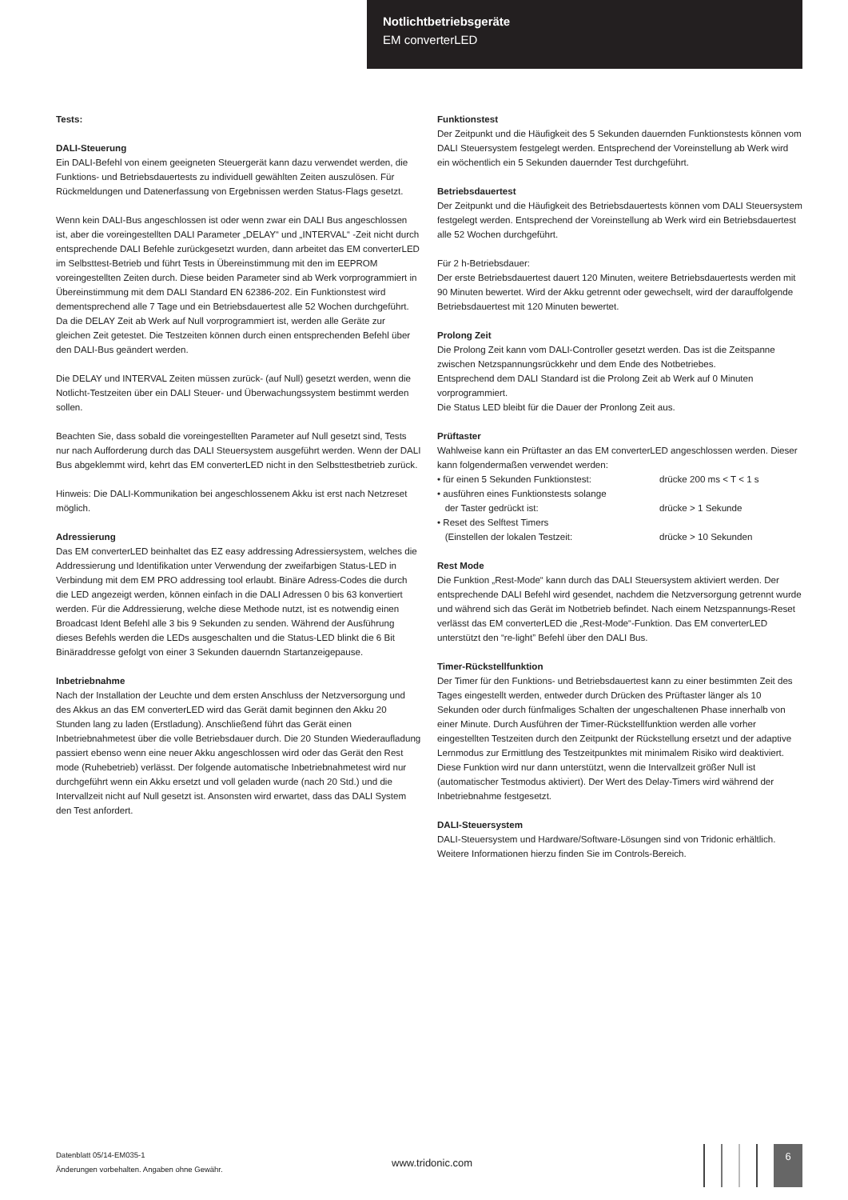Notlichtbetriebsgeräte
EM converterLED
Tests:
DALI-Steuerung
Ein DALI-Befehl von einem geeigneten Steuergerät kann dazu verwendet werden, die Funktions- und Betriebsdauertests zu individuell gewählten Zeiten auszulösen. Für Rückmeldungen und Datenerfassung von Ergebnissen werden Status-Flags gesetzt.
Wenn kein DALI-Bus angeschlossen ist oder wenn zwar ein DALI Bus angeschlossen ist, aber die voreingestellten DALI Parameter „DELAY“ und „INTERVAL“ -Zeit nicht durch entsprechende DALI Befehle zurückgesetzt wurden, dann arbeitet das EM converterLED im Selbsttest-Betrieb und führt Tests in Übereinstimmung mit den im EEPROM voreingestellten Zeiten durch. Diese beiden Parameter sind ab Werk vorprogrammiert in Übereinstimmung mit dem DALI Standard EN 62386-202. Ein Funktionstest wird dementsprechend alle 7 Tage und ein Betriebsdauertest alle 52 Wochen durchgeführt. Da die DELAY Zeit ab Werk auf Null vorprogrammiert ist, werden alle Geräte zur gleichen Zeit getestet. Die Testzeiten können durch einen entsprechenden Befehl über den DALI-Bus geändert werden.
Die DELAY und INTERVAL Zeiten müssen zurück- (auf Null) gesetzt werden, wenn die Notlicht-Testzeiten über ein DALI Steuer- und Überwachungssystem bestimmt werden sollen.
Beachten Sie, dass sobald die voreingestellten Parameter auf Null gesetzt sind, Tests nur nach Aufforderung durch das DALI Steuersystem ausgeführt werden. Wenn der DALI Bus abgeklemmt wird, kehrt das EM converterLED nicht in den Selbsttestbetrieb zurück.
Hinweis: Die DALI-Kommunikation bei angeschlossenem Akku ist erst nach Netzreset möglich.
Adressierung
Das EM converterLED beinhaltet das EZ easy addressing Adressiersystem, welches die Addressierung und Identifikation unter Verwendung der zweifarbigen Status-LED in Verbindung mit dem EM PRO addressing tool erlaubt. Binäre Adress-Codes die durch die LED angezeigt werden, können einfach in die DALI Adressen 0 bis 63 konvertiert werden. Für die Addressierung, welche diese Methode nutzt, ist es notwendig einen Broadcast Ident Befehl alle 3 bis 9 Sekunden zu senden. Während der Ausführung dieses Befehls werden die LEDs ausgeschalten und die Status-LED blinkt die 6 Bit Binäraddresse gefolgt von einer 3 Sekunden dauerndn Startanzeigepause.
Inbetriebnahme
Nach der Installation der Leuchte und dem ersten Anschluss der Netzversorgung und des Akkus an das EM converterLED wird das Gerät damit beginnen den Akku 20 Stunden lang zu laden (Erstladung). Anschließend führt das Gerät einen Inbetriebnahmetest über die volle Betriebsdauer durch. Die 20 Stunden Wiederaufladung passiert ebenso wenn eine neuer Akku angeschlossen wird oder das Gerät den Rest mode (Ruhebetrieb) verlässt. Der folgende automatische Inbetriebnahmetest wird nur durchgeführt wenn ein Akku ersetzt und voll geladen wurde (nach 20 Std.) und die Intervallzeit nicht auf Null gesetzt ist. Ansonsten wird erwartet, dass das DALI System den Test anfordert.
Funktionstest
Der Zeitpunkt und die Häufigkeit des 5 Sekunden dauernden Funktionstests können vom DALI Steuersystem festgelegt werden. Entsprechend der Voreinstellung ab Werk wird ein wöchentlich ein 5 Sekunden dauernder Test durchgeführt.
Betriebsdauertest
Der Zeitpunkt und die Häufigkeit des Betriebsdauertests können vom DALI Steuersystem festgelegt werden. Entsprechend der Voreinstellung ab Werk wird ein Betriebsdauertest alle 52 Wochen durchgeführt.
Für 2 h-Betriebsdauer:
Der erste Betriebsdauertest dauert 120 Minuten, weitere Betriebsdauertests werden mit 90 Minuten bewertet. Wird der Akku getrennt oder gewechselt, wird der darauffolgende Betriebsdauertest mit 120 Minuten bewertet.
Prolong Zeit
Die Prolong Zeit kann vom DALI-Controller gesetzt werden. Das ist die Zeitspanne zwischen Netzspannungsrückkehr und dem Ende des Notbetriebes.
Entsprechend dem DALI Standard ist die Prolong Zeit ab Werk auf 0 Minuten vorprogrammiert.
Die Status LED bleibt für die Dauer der Pronlong Zeit aus.
Prüftaster
Wahlweise kann ein Prüftaster an das EM converterLED angeschlossen werden. Dieser kann folgendermaßen verwendet werden:
• für einen 5 Sekunden Funktionstest: drücke 200 ms < T < 1 s
• ausführen eines Funktionstests solange
der Taster gedrückt ist: drücke > 1 Sekunde
• Reset des Selftest Timers
(Einstellen der lokalen Testzeit: drücke > 10 Sekunden
Rest Mode
Die Funktion „Rest-Mode“ kann durch das DALI Steuersystem aktiviert werden. Der entsprechende DALI Befehl wird gesendet, nachdem die Netzversorgung getrennt wurde und während sich das Gerät im Notbetrieb befindet. Nach einem Netzspannungs-Reset verlässt das EM converterLED die „Rest-Mode“-Funktion. Das EM converterLED unterstützt den “re-light” Befehl über den DALI Bus.
Timer-Rückstellfunktion
Der Timer für den Funktions- und Betriebsdauertest kann zu einer bestimmten Zeit des Tages eingestellt werden, entweder durch Drücken des Prüftaster länger als 10 Sekunden oder durch fünfmaliges Schalten der ungeschaltenen Phase innerhalb von einer Minute. Durch Ausführen der Timer-Rückstellfunktion werden alle vorher eingestellten Testzeiten durch den Zeitpunkt der Rückstellung ersetzt und der adaptive Lernmodus zur Ermittlung des Testzeitpunktes mit minimalem Risiko wird deaktiviert.
Diese Funktion wird nur dann unterstützt, wenn die Intervallzeit größer Null ist (automatischer Testmodus aktiviert). Der Wert des Delay-Timers wird während der Inbetriebnahme festgesetzt.
DALI-Steuersystem
DALI-Steuersystem und Hardware/Software-Lösungen sind von Tridonic erhältlich. Weitere Informationen hierzu finden Sie im Controls-Bereich.
Datenblatt 05/14-EM035-1
Änderungen vorbehalten. Angaben ohne Gewähr.
www.tridonic.com
6